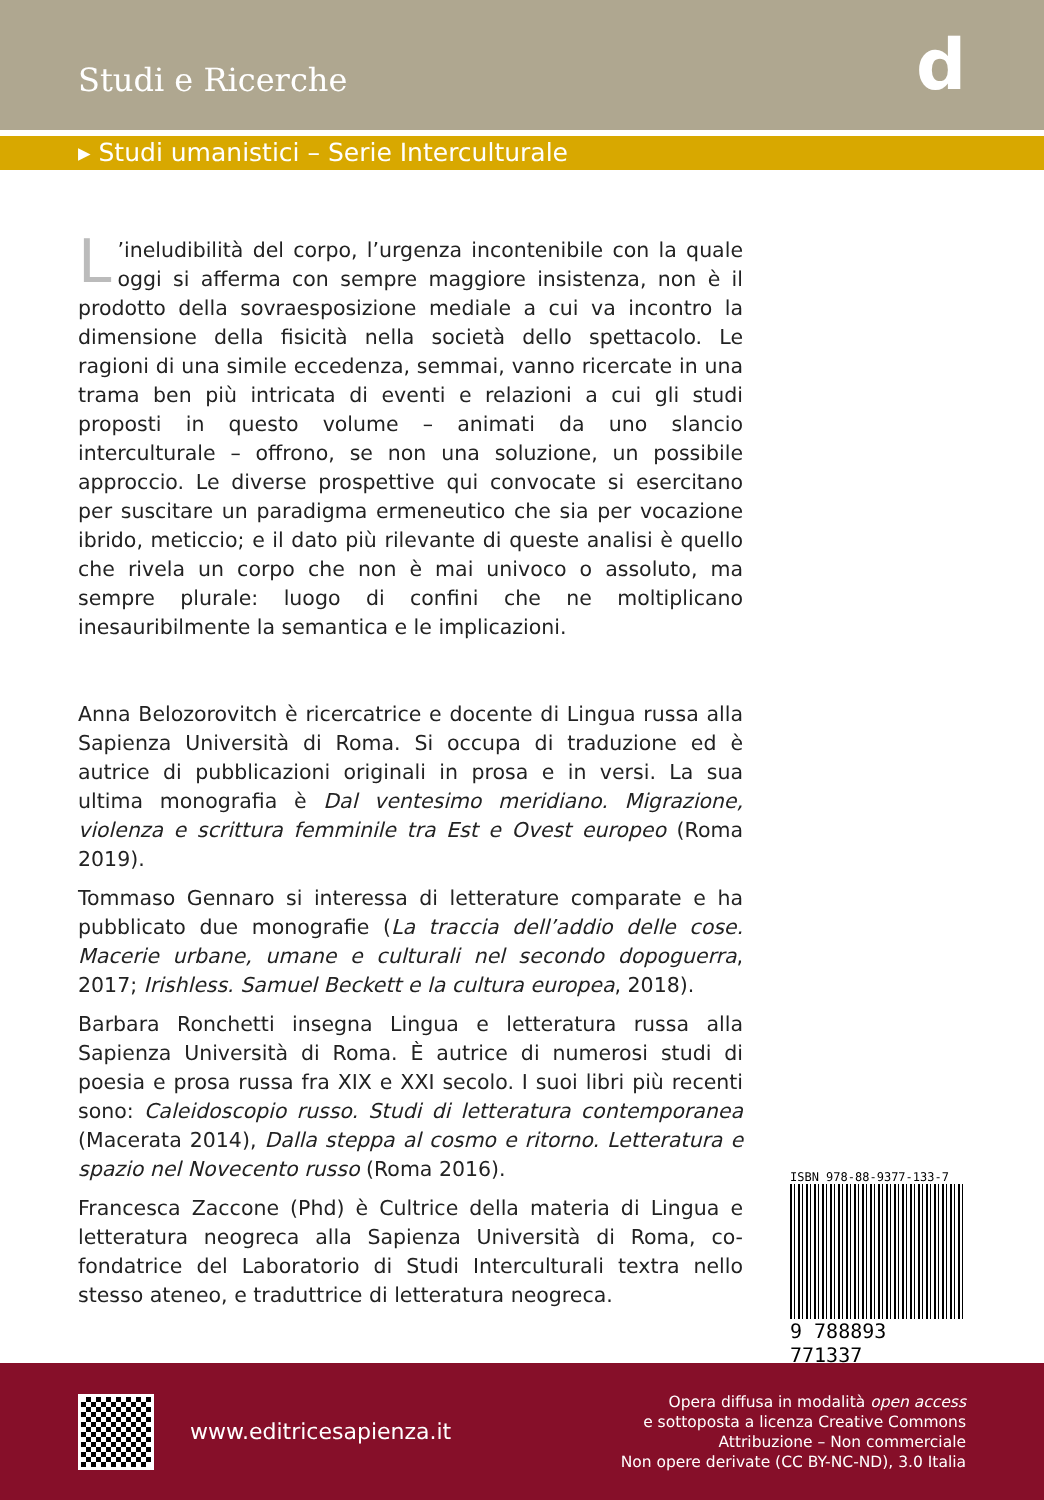Studi e Ricerche
d
▸ Studi umanistici – Serie Interculturale
L’ineludibilità del corpo, l’urgenza incontenibile con la quale oggi si afferma con sempre maggiore insistenza, non è il prodotto della sovraesposizione mediale a cui va incontro la dimensione della fisicità nella società dello spettacolo. Le ragioni di una simile eccedenza, semmai, vanno ricercate in una trama ben più intricata di eventi e relazioni a cui gli studi proposti in questo volume – animati da uno slancio interculturale – offrono, se non una soluzione, un possibile approccio. Le diverse prospettive qui convocate si esercitano per suscitare un paradigma ermeneutico che sia per vocazione ibrido, meticcio; e il dato più rilevante di queste analisi è quello che rivela un corpo che non è mai univoco o assoluto, ma sempre plurale: luogo di confini che ne moltiplicano inesauribilmente la semantica e le implicazioni.
Anna Belozorovitch è ricercatrice e docente di Lingua russa alla Sapienza Università di Roma. Si occupa di traduzione ed è autrice di pubblicazioni originali in prosa e in versi. La sua ultima monografia è Dal ventesimo meridiano. Migrazione, violenza e scrittura femminile tra Est e Ovest europeo (Roma 2019).
Tommaso Gennaro si interessa di letterature comparate e ha pubblicato due monografie (La traccia dell’addio delle cose. Macerie urbane, umane e culturali nel secondo dopoguerra, 2017; Irishless. Samuel Beckett e la cultura europea, 2018).
Barbara Ronchetti insegna Lingua e letteratura russa alla Sapienza Università di Roma. È autrice di numerosi studi di poesia e prosa russa fra XIX e XXI secolo. I suoi libri più recenti sono: Caleidoscopio russo. Studi di letteratura contemporanea (Macerata 2014), Dalla steppa al cosmo e ritorno. Letteratura e spazio nel Novecento russo (Roma 2016).
Francesca Zaccone (Phd) è Cultrice della materia di Lingua e letteratura neogreca alla Sapienza Università di Roma, co-fondatrice del Laboratorio di Studi Interculturali textra nello stesso ateneo, e traduttrice di letteratura neogreca.
ISBN 978-88-9377-133-7
9 788893 771337
www.editricesapienza.it
Opera diffusa in modalità open access
e sottoposta a licenza Creative Commons
Attribuzione – Non commerciale
Non opere derivate (CC BY-NC-ND), 3.0 Italia